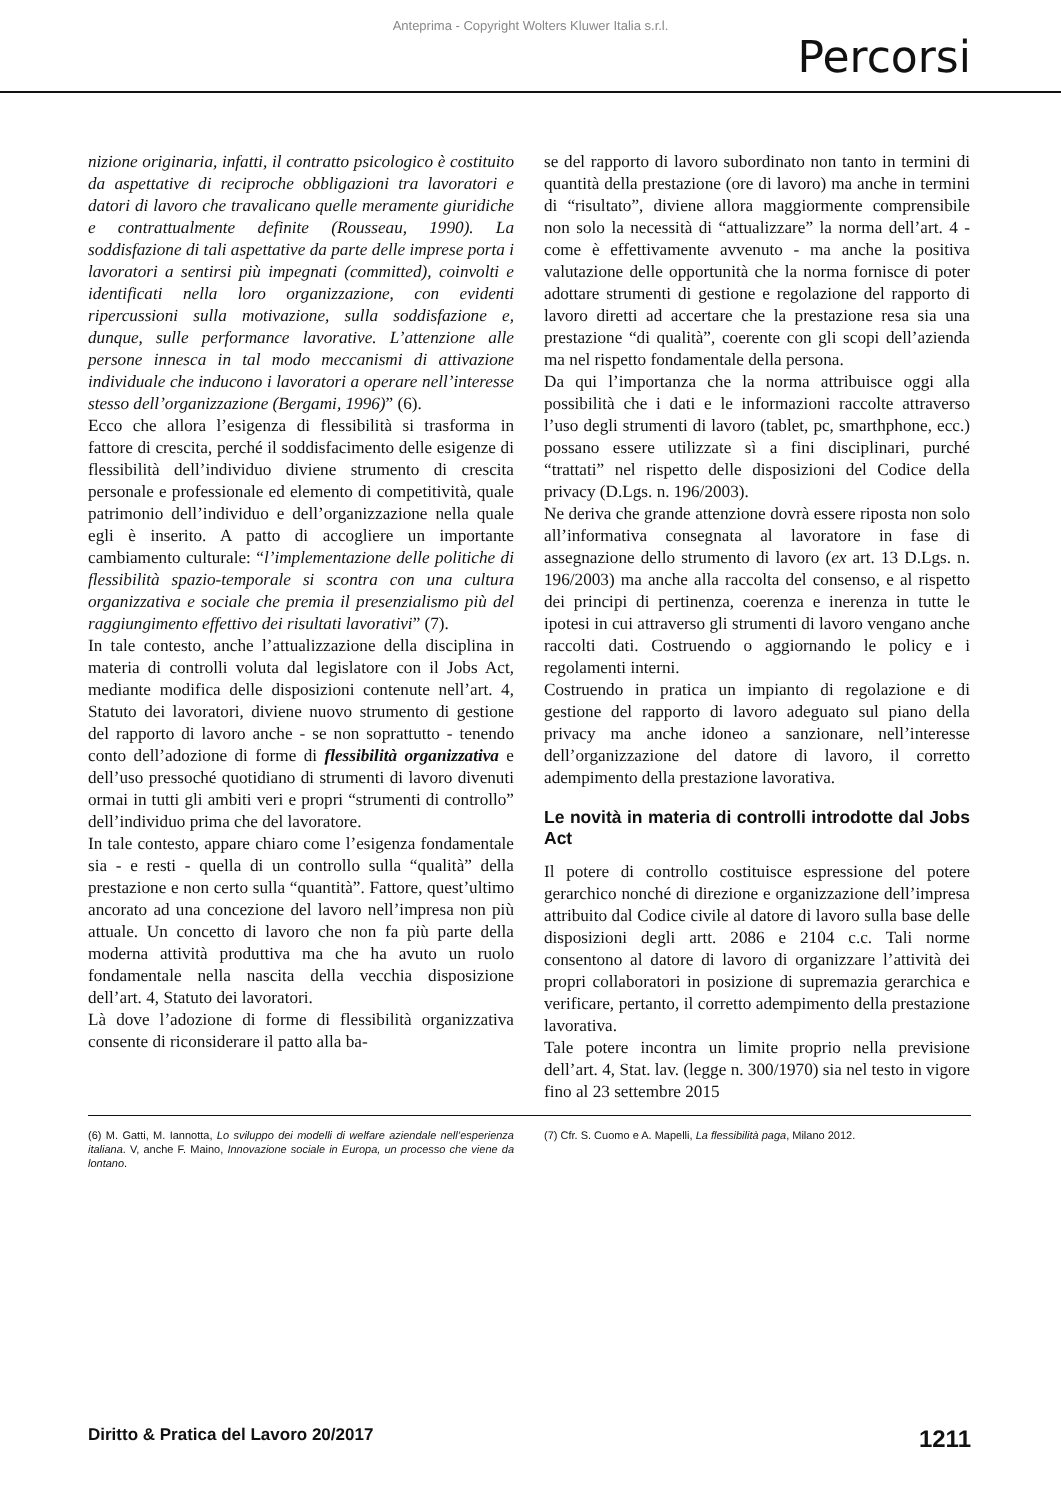Anteprima - Copyright Wolters Kluwer Italia s.r.l.
Percorsi
nizione originaria, infatti, il contratto psicologico è costituito da aspettative di reciproche obbligazioni tra lavoratori e datori di lavoro che travalicano quelle meramente giuridiche e contrattualmente definite (Rousseau, 1990). La soddisfazione di tali aspettative da parte delle imprese porta i lavoratori a sentirsi più impegnati (committed), coinvolti e identificati nella loro organizzazione, con evidenti ripercussioni sulla motivazione, sulla soddisfazione e, dunque, sulle performance lavorative. L’attenzione alle persone innesca in tal modo meccanismi di attivazione individuale che inducono i lavoratori a operare nell’interesse stesso dell’organizzazione (Bergami, 1996)” (6).
Ecco che allora l’esigenza di flessibilità si trasforma in fattore di crescita, perché il soddisfacimento delle esigenze di flessibilità dell’individuo diviene strumento di crescita personale e professionale ed elemento di competitività, quale patrimonio dell’individuo e dell’organizzazione nella quale egli è inserito. A patto di accogliere un importante cambiamento culturale: “l’implementazione delle politiche di flessibilità spazio-temporale si scontra con una cultura organizzativa e sociale che premia il presenzialismo più del raggiungimento effettivo dei risultati lavorativi” (7).
In tale contesto, anche l’attualizzazione della disciplina in materia di controlli voluta dal legislatore con il Jobs Act, mediante modifica delle disposizioni contenute nell’art. 4, Statuto dei lavoratori, diviene nuovo strumento di gestione del rapporto di lavoro anche - se non soprattutto - tenendo conto dell’adozione di forme di flessibilità organizzativa e dell’uso pressoché quotidiano di strumenti di lavoro divenuti ormai in tutti gli ambiti veri e propri “strumenti di controllo” dell’individuo prima che del lavoratore.
In tale contesto, appare chiaro come l’esigenza fondamentale sia - e resti - quella di un controllo sulla “qualità” della prestazione e non certo sulla “quantità”. Fattore, quest’ultimo ancorato ad una concezione del lavoro nell’impresa non più attuale. Un concetto di lavoro che non fa più parte della moderna attività produttiva ma che ha avuto un ruolo fondamentale nella nascita della vecchia disposizione dell’art. 4, Statuto dei lavoratori.
Là dove l’adozione di forme di flessibilità organizzativa consente di riconsiderare il patto alla ba-
se del rapporto di lavoro subordinato non tanto in termini di quantità della prestazione (ore di lavoro) ma anche in termini di “risultato”, diviene allora maggiormente comprensibile non solo la necessità di “attualizzare” la norma dell’art. 4 - come è effettivamente avvenuto - ma anche la positiva valutazione delle opportunità che la norma fornisce di poter adottare strumenti di gestione e regolazione del rapporto di lavoro diretti ad accertare che la prestazione resa sia una prestazione “di qualità”, coerente con gli scopi dell’azienda ma nel rispetto fondamentale della persona.
Da qui l’importanza che la norma attribuisce oggi alla possibilità che i dati e le informazioni raccolte attraverso l’uso degli strumenti di lavoro (tablet, pc, smarthphone, ecc.) possano essere utilizzate sì a fini disciplinari, purché “trattati” nel rispetto delle disposizioni del Codice della privacy (D.Lgs. n. 196/2003).
Ne deriva che grande attenzione dovrà essere riposta non solo all’informativa consegnata al lavoratore in fase di assegnazione dello strumento di lavoro (ex art. 13 D.Lgs. n. 196/2003) ma anche alla raccolta del consenso, e al rispetto dei principi di pertinenza, coerenza e inerenza in tutte le ipotesi in cui attraverso gli strumenti di lavoro vengano anche raccolti dati. Costruendo o aggiornando le policy e i regolamenti interni.
Costruendo in pratica un impianto di regolazione e di gestione del rapporto di lavoro adeguato sul piano della privacy ma anche idoneo a sanzionare, nell’interesse dell’organizzazione del datore di lavoro, il corretto adempimento della prestazione lavorativa.
Le novità in materia di controlli introdotte dal Jobs Act
Il potere di controllo costituisce espressione del potere gerarchico nonché di direzione e organizzazione dell’impresa attribuito dal Codice civile al datore di lavoro sulla base delle disposizioni degli artt. 2086 e 2104 c.c. Tali norme consentono al datore di lavoro di organizzare l’attività dei propri collaboratori in posizione di supremazia gerarchica e verificare, pertanto, il corretto adempimento della prestazione lavorativa.
Tale potere incontra un limite proprio nella previsione dell’art. 4, Stat. lav. (legge n. 300/1970) sia nel testo in vigore fino al 23 settembre 2015
(6) M. Gatti, M. Iannotta, Lo sviluppo dei modelli di welfare aziendale nell’esperienza italiana. V, anche F. Maino, Innovazione sociale in Europa, un processo che viene da lontano.
(7) Cfr. S. Cuomo e A. Mapelli, La flessibilità paga, Milano 2012.
Diritto & Pratica del Lavoro 20/2017 1211